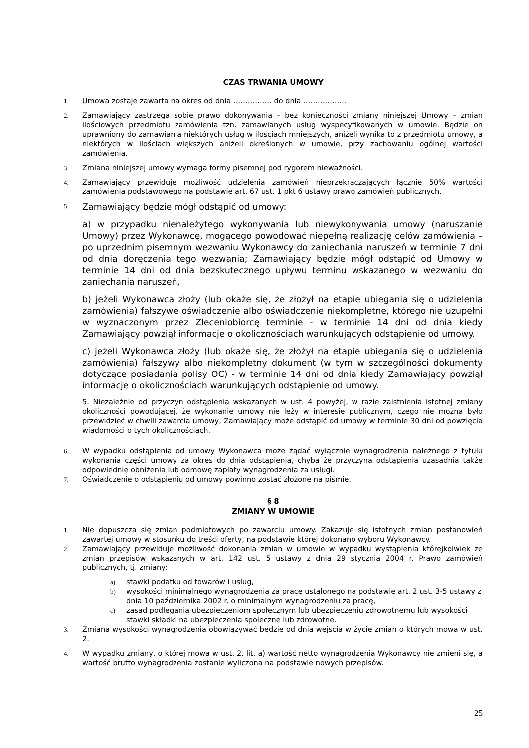CZAS TRWANIA UMOWY
1. Umowa zostaje zawarta na okres od dnia ……………. do dnia ……………...
2. Zamawiający zastrzega sobie prawo dokonywania – bez konieczności zmiany niniejszej Umowy – zmian ilościowych przedmiotu zamówienia tzn. zamawianych usług wyspecyfikowanych w umowie. Będzie on uprawniony do zamawiania niektórych usług w ilościach mniejszych, aniżeli wynika to z przedmiotu umowy, a niektórych w ilościach większych aniżeli określonych w umowie, przy zachowaniu ogólnej wartości zamówienia.
3. Zmiana niniejszej umowy wymaga formy pisemnej pod rygorem nieważności.
4. Zamawiający przewiduje możliwość udzielenia zamówień nieprzekraczających łącznie 50% wartości zamówienia podstawowego na podstawie art. 67 ust. 1 pkt 6 ustawy prawo zamówień publicznych.
5.
Zamawiający będzie mógł odstąpić od umowy:
a) w przypadku nienależytego wykonywania lub niewykonywania umowy (naruszanie Umowy) przez Wykonawcę, mogącego powodować niepełną realizację celów zamówienia – po uprzednim pisemnym wezwaniu Wykonawcy do zaniechania naruszeń w terminie 7 dni od dnia doręczenia tego wezwania; Zamawiający będzie mógł odstąpić od Umowy w terminie 14 dni od dnia bezskutecznego upływu terminu wskazanego w wezwaniu do zaniechania naruszeń,
b) jeżeli Wykonawca złoży (lub okaże się, że złożył na etapie ubiegania się o udzielenia zamówienia) fałszywe oświadczenie albo oświadczenie niekompletne, którego nie uzupełni w wyznaczonym przez Zleceniobiorcę terminie - w terminie 14 dni od dnia kiedy Zamawiający powziął informacje o okolicznościach warunkujących odstąpienie od umowy.
c) jeżeli Wykonawca złoży (lub okaże się, że złożył na etapie ubiegania się o udzielenia zamówienia) fałszywy albo niekompletny dokument (w tym w szczególności dokumenty dotyczące posiadania polisy OC) - w terminie 14 dni od dnia kiedy Zamawiający powziął informacje o okolicznościach warunkujących odstąpienie od umowy.
5. Niezależnie od przyczyn odstąpienia wskazanych w ust. 4 powyżej, w razie zaistnienia istotnej zmiany okoliczności powodującej, że wykonanie umowy nie leży w interesie publicznym, czego nie można było przewidzieć w chwili zawarcia umowy, Zamawiający może odstąpić od umowy w terminie 30 dni od powzięcia wiadomości o tych okolicznościach.
6. W wypadku odstąpienia od umowy Wykonawca może żądać wyłącznie wynagrodzenia należnego z tytułu wykonania części umowy za okres do dnia odstąpienia, chyba że przyczyna odstąpienia uzasadnia także odpowiednie obniżenia lub odmowę zapłaty wynagrodzenia za usługi.
7. Oświadczenie o odstąpieniu od umowy powinno zostać złożone na piśmie.
§ 8
ZMIANY W UMOWIE
1. Nie dopuszcza się zmian podmiotowych po zawarciu umowy. Zakazuje się istotnych zmian postanowień zawartej umowy w stosunku do treści oferty, na podstawie której dokonano wyboru Wykonawcy.
2. Zamawiający przewiduje możliwość dokonania zmian w umowie w wypadku wystąpienia którejkolwiek ze zmian przepisów wskazanych w art. 142 ust. 5 ustawy z dnia 29 stycznia 2004 r. Prawo zamówień publicznych, tj. zmiany:
a) stawki podatku od towarów i usług,
b) wysokości minimalnego wynagrodzenia za pracę ustalonego na podstawie art. 2 ust. 3-5 ustawy z dnia 10 października 2002 r. o minimalnym wynagrodzeniu za pracę,
c) zasad podlegania ubezpieczeniom społecznym lub ubezpieczeniu zdrowotnemu lub wysokości stawki składki na ubezpieczenia społeczne lub zdrowotne.
3. Zmiana wysokości wynagrodzenia obowiązywać będzie od dnia wejścia w życie zmian o których mowa w ust. 2.
4. W wypadku zmiany, o której mowa w ust. 2. lit. a) wartość netto wynagrodzenia Wykonawcy nie zmieni się, a wartość brutto wynagrodzenia zostanie wyliczona na podstawie nowych przepisów.
25